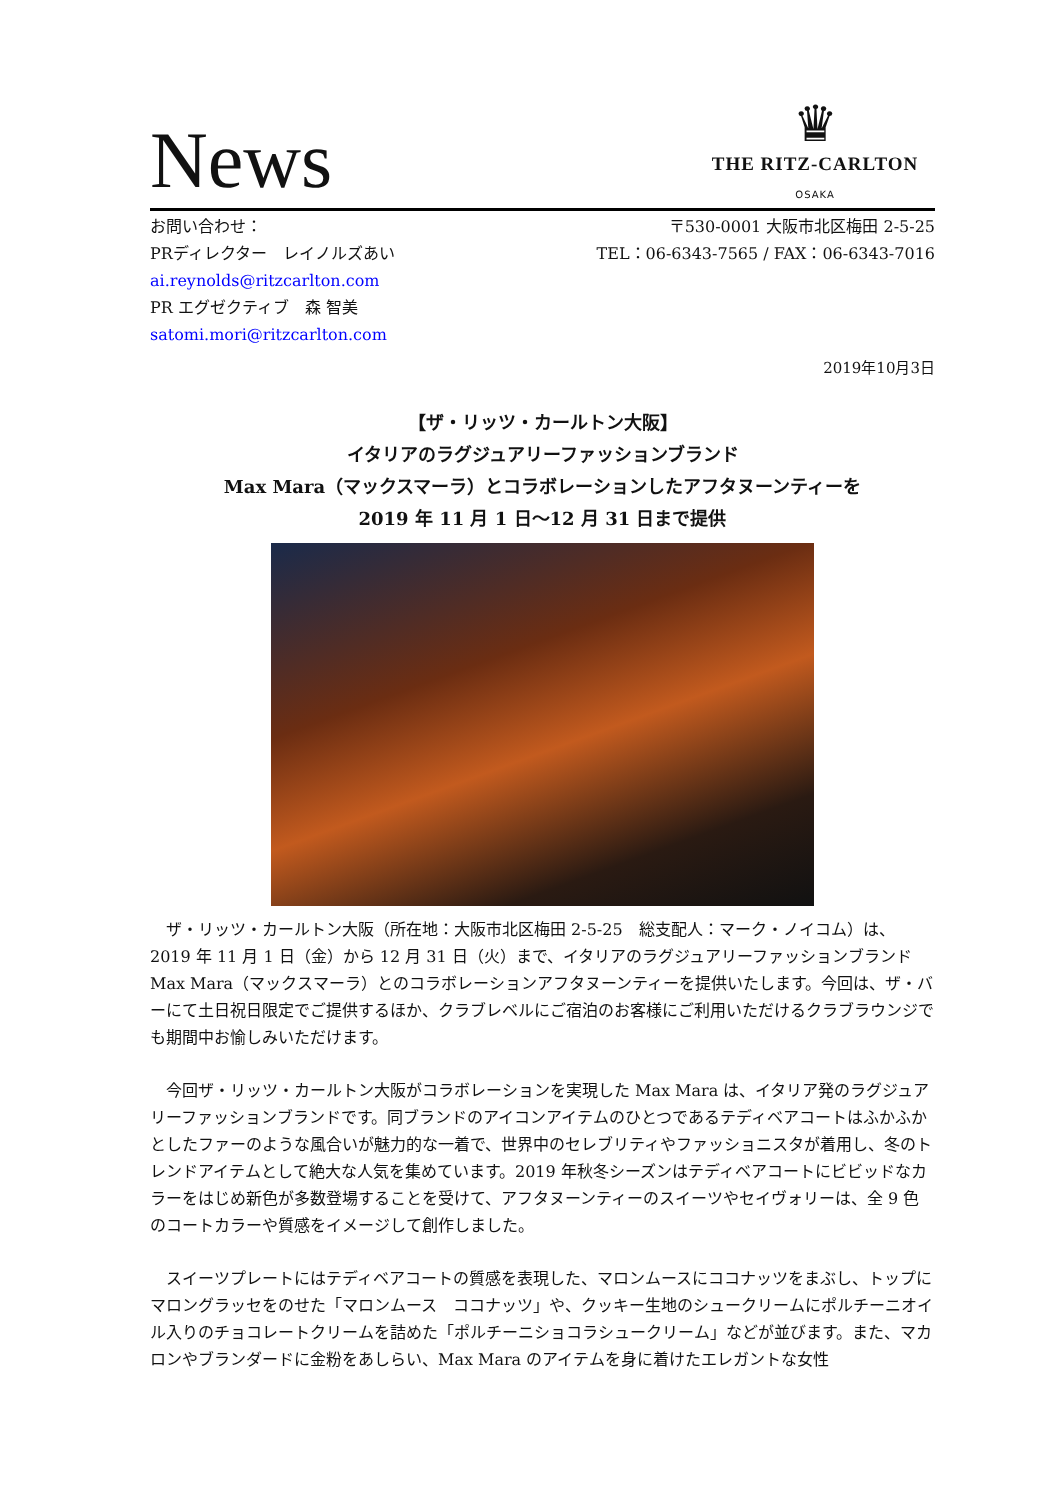News
♛
THE RITZ-CARLTON
OSAKA
お問い合わせ：
PRディレクター　レイノルズあい
ai.reynolds@ritzcarlton.com
PR エグゼクティブ　森 智美
satomi.mori@ritzcarlton.com
〒530-0001 大阪市北区梅田 2-5-25
TEL：06-6343-7565 / FAX：06-6343-7016
2019年10月3日
【ザ・リッツ・カールトン大阪】
イタリアのラグジュアリーファッションブランド
Max Mara（マックスマーラ）とコラボレーションしたアフタヌーンティーを
2019 年 11 月 1 日～12 月 31 日まで提供
ザ・リッツ・カールトン大阪（所在地：大阪市北区梅田 2-5-25　総支配人：マーク・ノイコム）は、2019 年 11 月 1 日（金）から 12 月 31 日（火）まで、イタリアのラグジュアリーファッションブランド Max Mara（マックスマーラ）とのコラボレーションアフタヌーンティーを提供いたします。今回は、ザ・バーにて土日祝日限定でご提供するほか、クラブレベルにご宿泊のお客様にご利用いただけるクラブラウンジでも期間中お愉しみいただけます。
今回ザ・リッツ・カールトン大阪がコラボレーションを実現した Max Mara は、イタリア発のラグジュアリーファッションブランドです。同ブランドのアイコンアイテムのひとつであるテディベアコートはふかふかとしたファーのような風合いが魅力的な一着で、世界中のセレブリティやファッショニスタが着用し、冬のトレンドアイテムとして絶大な人気を集めています。2019 年秋冬シーズンはテディベアコートにビビッドなカラーをはじめ新色が多数登場することを受けて、アフタヌーンティーのスイーツやセイヴォリーは、全 9 色のコートカラーや質感をイメージして創作しました。
スイーツプレートにはテディベアコートの質感を表現した、マロンムースにココナッツをまぶし、トップにマロングラッセをのせた「マロンムース　ココナッツ」や、クッキー生地のシュークリームにポルチーニオイル入りのチョコレートクリームを詰めた「ポルチーニショコラシュークリーム」などが並びます。また、マカロンやブランダードに金粉をあしらい、Max Mara のアイテムを身に着けたエレガントな女性